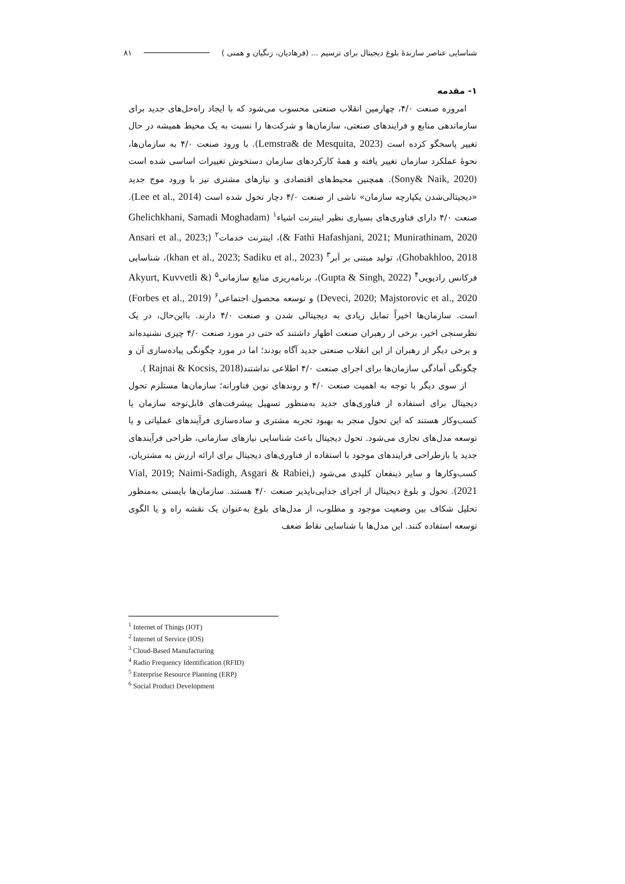شناسایی عناصر سازندۀ بلوغ دیجیتال برای ترسیم ... (فرهادیان، زنگیان و همتی ) ۸۱
۱- مقدمه
امروزه صنعت ۴/۰، چهارمین انقلاب صنعتی محسوب می‌شود که با ایجاد راه‌حل‌های جدید برای سازماندهی منابع و فرایندهای صنعتی، سازمان‌ها و شرکت‌ها را نسبت به یک محیط همیشه در حال تغییر پاسخگو کرده است (Lemstra& de Mesquita, 2023). با ورود صنعت ۴/۰ به سازمان‌ها، نحوۀ عملکرد سازمان تغییر یافته و همۀ کارکردهای سازمان دستخوش تغییرات اساسی شده است (Sony& Naik, 2020). همچنین محیط‌های اقتصادی و نیازهای مشتری نیز با ورود موج جدید «دیجیتالی‌شدن یکپارچه سازمان» ناشی از صنعت ۴/۰ دچار تحول شده است (Lee et al., 2014). صنعت ۴/۰ دارای فناوری‌های بسیاری نظیر اینترنت اشیاء<sup>۱</sup> (Ghelichkhani, Samadi Moghadam & Fathi Hafashjani, 2021; Munirathinam, 2020)، اینترنت خدمات<sup>۲</sup> (Ansari et al., 2023; Ghobakhloo, 2018)، تولید مبتنی بر اَبر<sup>۳</sup> (khan et al., 2023; Sadiku et al., 2023)، شناسایی فرکانس رادیویی<sup>۴</sup> (Gupta & Singh, 2022)، برنامه‌ریزی منابع سازمانی<sup>۵</sup> (Akyurt, Kuvvetli & Deveci, 2020; Majstorovic et al., 2020) و توسعه محصول اجتماعی<sup>۶</sup> (Forbes et al., 2019) است. سازمان‌ها اخیراً تمایل زیادی به دیجیتالی شدن و صنعت ۴/۰ دارند. بااین‌حال، در یک نظرسنجی اخیر، برخی از رهبران صنعت اظهار داشتند که حتی در مورد صنعت ۴/۰ چیزی نشنیده‌اند و برخی دیگر از رهبران از این انقلاب صنعتی جدید آگاه بودند؛ اما در مورد چگونگی پیاده‌سازی آن و چگونگی آمادگی سازمان‌ها برای اجرای صنعت ۴/۰ اطلاعی نداشتند(Rajnai & Kocsis, 2018 ).
از سوی دیگر با توجه به اهمیت صنعت ۴/۰ و روندهای نوین فناورانه؛ سازمان‌ها مستلزم تحول دیجیتال برای استفاده از فناوری‌های جدید به‌منظور تسهیل پیشرفت‌های قابل‌توجه سازمان یا کسب‌وکار هستند که این تحول منجر به بهبود تجربه مشتری و ساده‌سازی فرآیندهای عملیاتی و یا توسعه مدل‌های تجاری می‌شود. تحول دیجیتال باعث شناسایی نیازهای سازمانی، طراحی فرآیندهای جدید یا بازطراحی فرایندهای موجود با استفاده از فناوری‌های دیجیتال برای ارائه ارزش به مشتریان، کسب‌وکارها و سایر ذینفعان کلیدی می‌شود (Vial, 2019; Naimi-Sadigh, Asgari & Rabiei, 2021). تحول و بلوغ دیجیتال از اجزای جدایی‌ناپذیر صنعت ۴/۰ هستند. سازمان‌ها بایستی به‌منظور تحلیل شکاف بین وضعیت موجود و مطلوب، از مدل‌های بلوغ به‌عنوان یک نقشه راه و یا الگوی توسعه استفاده کنند. این مدل‌ها با شناسایی نقاط ضعف
<sup>1</sup> Internet of Things (IOT)
<sup>2</sup> Internet of Service (IOS)
<sup>3</sup> Cloud-Based Manufacturing
<sup>4</sup> Radio Frequency Identification (RFID)
<sup>5</sup> Enterprise Resource Planning (ERP)
<sup>6</sup> Social Product Development